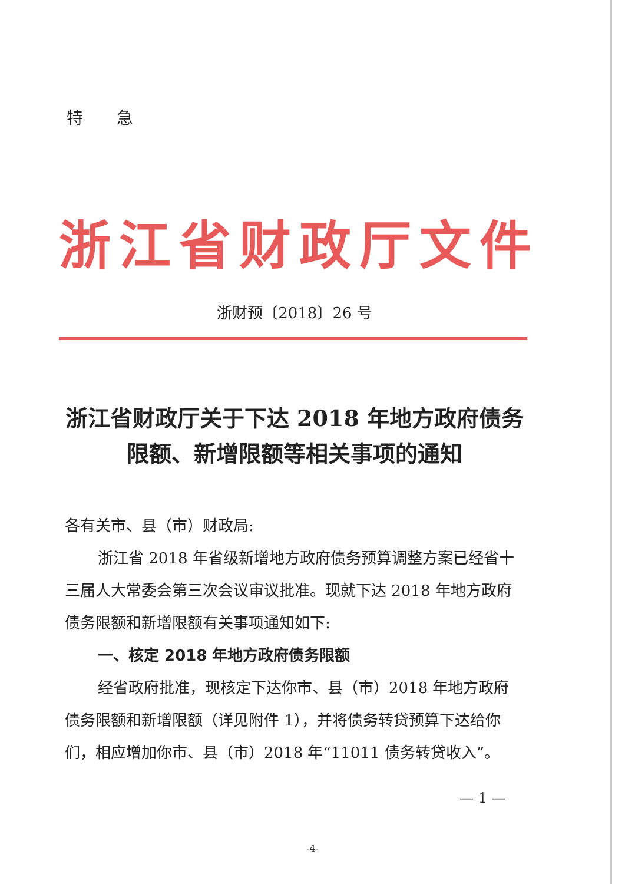特 急
浙江省财政厅文件
浙财预〔2018〕26 号
浙江省财政厅关于下达 2018 年地方政府债务
限额、新增限额等相关事项的通知
各有关市、县（市）财政局:
浙江省 2018 年省级新增地方政府债务预算调整方案已经省十三届人大常委会第三次会议审议批准。现就下达 2018 年地方政府债务限额和新增限额有关事项通知如下:
一、核定 2018 年地方政府债务限额
经省政府批准，现核定下达你市、县（市）2018 年地方政府债务限额和新增限额（详见附件 1），并将债务转贷预算下达给你们，相应增加你市、县（市）2018 年“11011 债务转贷收入”。
— 1 —
-4-